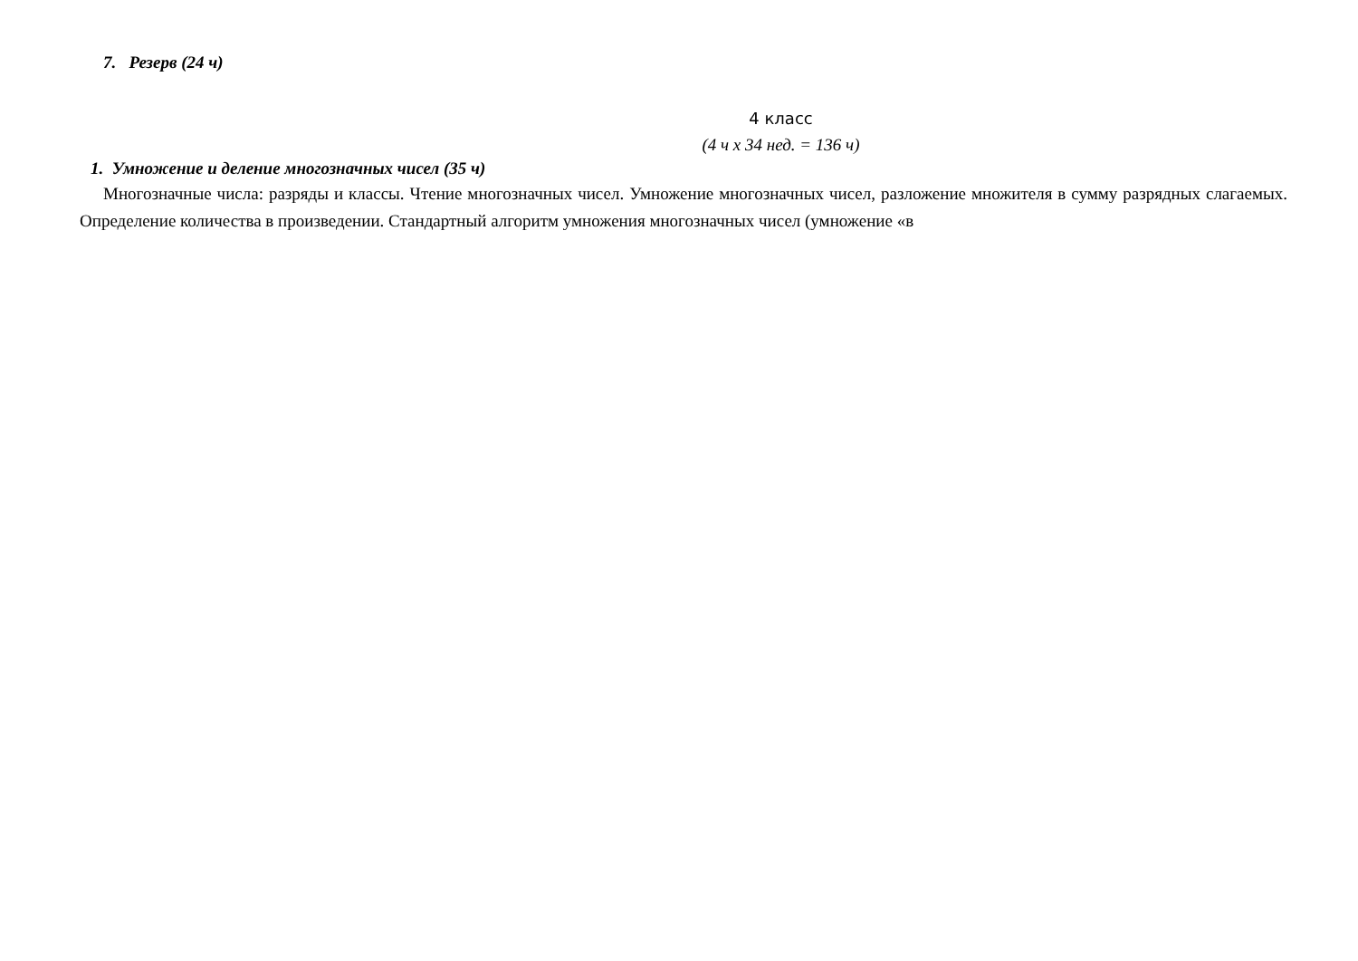7. Резерв (24 ч)
4 класс
(4 ч х 34 нед. = 136 ч)
1. Умножение и деление многозначных чисел (35 ч)
Многозначные числа: разряды и классы. Чтение многозначных чисел. Умножение многозначных чисел, разложение множителя в сумму разрядных слагаемых. Определение количества в произведении. Стандартный алгоритм умножения многозначных чисел (умножение «в